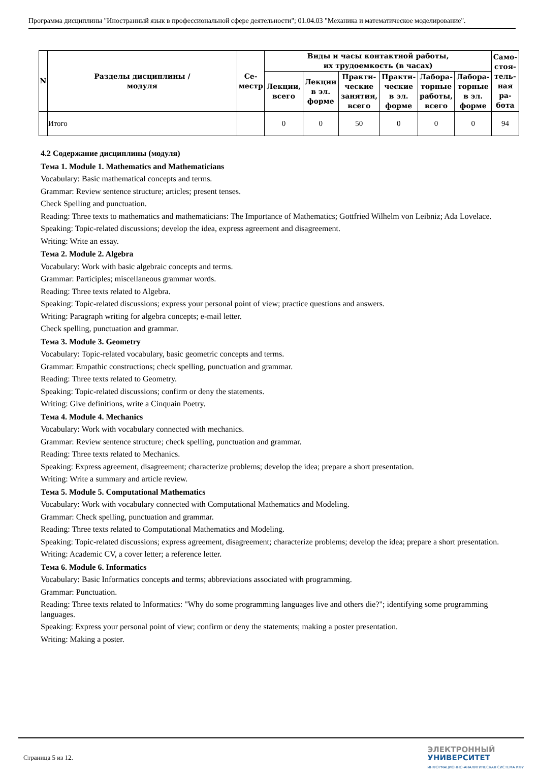Программа дисциплины "Иностранный язык в профессиональной сфере деятельности"; 01.04.03 "Механика и математическое моделирование".
| N | Разделы дисциплины / модуля | Се- местр | Виды и часы контактной работы, их трудоемкость (в часах) | | | | | | Само- стоя- тель- ная ра- бота |
| --- | --- | --- | --- | --- | --- | --- | --- | --- | --- |
| | | | Лекции, всего | Лекции в эл. форме | Практи- ческие занятия, всего | Практи- ческие в эл. форме | Лабора- торные работы, всего | Лабора- торные в эл. форме | |
| | Итого | | 0 | 0 | 50 | 0 | 0 | 0 | 94 |
4.2 Содержание дисциплины (модуля)
Тема 1. Module 1. Mathematics and Mathematicians
Vocabulary: Basic mathematical concepts and terms.
Grammar: Review sentence structure; articles; present tenses.
Check Spelling and punctuation.
Reading: Three texts to mathematics and mathematicians: The Importance of Mathematics; Gottfried Wilhelm von Leibniz; Ada Lovelace.
Speaking: Topic-related discussions; develop the idea, express agreement and disagreement.
Writing: Write an essay.
Тема 2. Module 2. Algebra
Vocabulary: Work with basic algebraic concepts and terms.
Grammar: Participles; miscellaneous grammar words.
Reading: Three texts related to Algebra.
Speaking: Topic-related discussions; express your personal point of view; practice questions and answers.
Writing: Paragraph writing for algebra concepts; e-mail letter.
Check spelling, punctuation and grammar.
Тема 3. Module 3. Geometry
Vocabulary: Topic-related vocabulary, basic geometric concepts and terms.
Grammar: Empathic constructions; check spelling, punctuation and grammar.
Reading: Three texts related to Geometry.
Speaking: Topic-related discussions; confirm or deny the statements.
Writing: Give definitions, write a Cinquain Poetry.
Тема 4. Module 4. Mechanics
Vocabulary: Work with vocabulary connected with mechanics.
Grammar: Review sentence structure; check spelling, punctuation and grammar.
Reading: Three texts related to Mechanics.
Speaking: Express agreement, disagreement; characterize problems; develop the idea; prepare a short presentation.
Writing: Write a summary and article review.
Тема 5. Module 5. Computational Mathematics
Vocabulary: Work with vocabulary connected with Computational Mathematics and Modeling.
Grammar: Check spelling, punctuation and grammar.
Reading: Three texts related to Computational Mathematics and Modeling.
Speaking: Topic-related discussions; express agreement, disagreement; characterize problems; develop the idea; prepare a short presentation.
Writing: Academic CV, a cover letter; a reference letter.
Тема 6. Module 6. Informatics
Vocabulary: Basic Informatics concepts and terms; abbreviations associated with programming.
Grammar: Punctuation.
Reading: Three texts related to Informatics: "Why do some programming languages live and others die?"; identifying some programming languages.
Speaking: Express your personal point of view; confirm or deny the statements; making a poster presentation.
Writing: Making a poster.
Страница 5 из 12.
ЭЛЕКТРОННЫЙ
УНИВЕРСИТЕТ
ИНФОРМАЦИОННО-АНАЛИТИЧЕСКАЯ СИСТЕМА КФУ